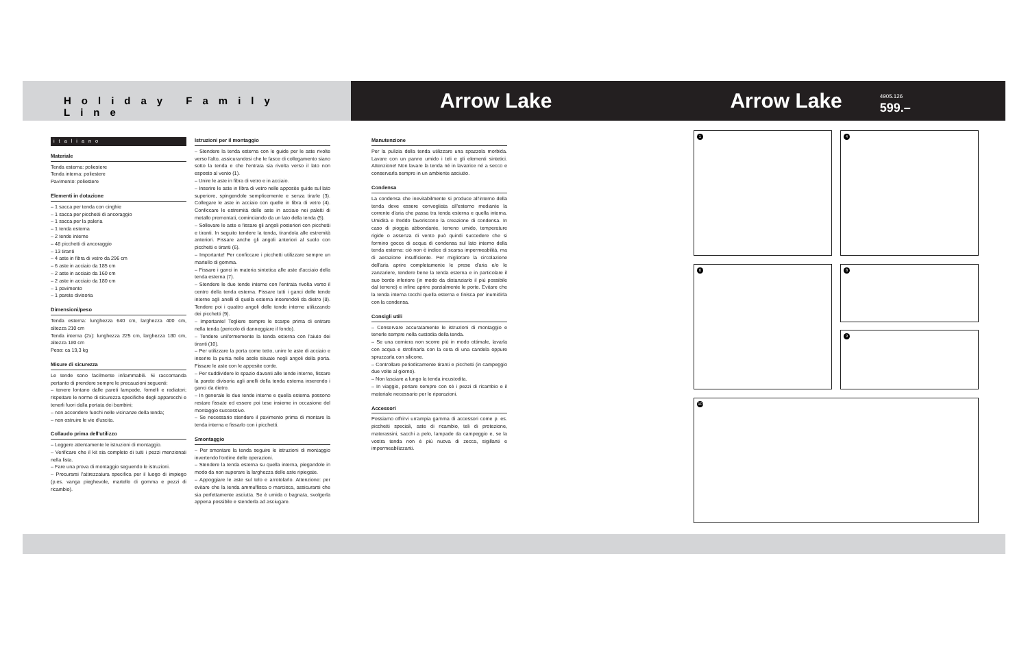Holiday Family Line
Arrow Lake Arrow Lake 4905.126
599.–
italiano
Materiale
Tenda esterna: poliestere
Tenda interna: poliestere
Pavimento: poliestere
Elementi in dotazione
– 1 sacca per tenda con cinghie
– 1 sacca per picchetti di ancoraggio
– 1 sacca per la paleria
– 1 tenda esterna
– 2 tende interne
– 48 picchetti di ancoraggio
– 13 tiranti
– 4 aste in fibra di vetro da 296 cm
– 6 aste in acciaio da 185 cm
– 2 aste in acciaio da 160 cm
– 2 aste in acciaio da 180 cm
– 1 pavimento
– 1 parete divisoria
Dimensioni/peso
Tenda esterna: lunghezza 640 cm, larghezza 400 cm, altezza 210 cm
Tenda interna (2x): lunghezza 225 cm, larghezza 180 cm, altezza 180 cm
Peso: ca 19,3 kg
Misure di sicurezza
Le tende sono facilmente infiammabili. Si raccomanda pertanto di prendere sempre le precauzioni seguenti:
– tenere lontano dalle pareti lampade, fornelli e radiatori; rispettare le norme di sicurezza specifiche degli apparecchi e tenerli fuori dalla portata dei bambini;
– non accendere fuochi nelle vicinanze della tenda;
– non ostruire le vie d'uscita.
Collaudo prima dell'utilizzo
– Leggere attentamente le istruzioni di montaggio.
– Verificare che il kit sia completo di tutti i pezzi menzionati nella lista.
– Fare una prova di montaggio seguendo le istruzioni.
– Procurarsi l'attrezzatura specifica per il luogo di impiego (p.es. vanga pieghevole, martello di gomma e pezzi di ricambio).
Istruzioni per il montaggio
– Stendere la tenda esterna con le guide per le aste rivolte verso l'alto, assicurandosi che le fasce di collegamento siano sotto la tenda e che l'entrata sia rivolta verso il lato non esposto al vento (1).
– Unire le aste in fibra di vetro e in acciaio.
– Inserire le aste in fibra di vetro nelle apposite guide sul lato superiore, spingendole semplicemente e senza tirarle (3). Collegare le aste in acciaio con quelle in fibra di vetro (4). Conficcare le estremità delle aste in acciaio nei paletti di metallo premontati, cominciando da un lato della tenda (5).
– Sollevare le aste e fissare gli angoli posteriori con picchetti e tiranti. In seguito tendere la tenda, tirandola alle estremità anteriori. Fissare anche gli angoli anteriori al suolo con picchetti e tiranti (6).
– Importante! Per conficcare i picchetti utilizzare sempre un martello di gomma.
– Fissare i ganci in materia sintetica alle aste d'acciaio della tenda esterna (7).
– Stendere le due tende interne con l'entrata rivolta verso il centro della tenda esterna. Fissare tutti i ganci delle tende interne agli anelli di quella esterna inserendoli da dietro (8). Tendere poi i quattro angoli delle tende interne utilizzando dei picchetti (9).
– Importante! Togliere sempre le scarpe prima di entrare nella tenda (pericolo di danneggiare il fondo).
– Tendere uniformemente la tenda esterna con l'aiuto dei tiranti (10).
– Per utilizzare la porta come tetto, unire le aste di acciaio e inserire la punta nelle asole situate negli angoli della porta. Fissare le aste con le apposite corde.
– Per suddividere lo spazio davanti alle tende interne, fissare la parete divisoria agli anelli della tenda esterna inserendo i ganci da dietro.
– In generale le due tende interne e quella esterna possono restare fissate ed essere poi tese insieme in occasione del montaggio successivo.
– Se necessario stendere il pavimento prima di montare la tenda interna e fissarlo con i picchetti.
Smontaggio
– Per smontare la tenda seguire le istruzioni di montaggio invertendo l'ordine delle operazioni.
– Stendere la tenda esterna su quella interna, piegandole in modo da non superare la larghezza delle aste ripiegate.
– Appoggiare le aste sul telo e arrotolarlo. Attenzione: per evitare che la tenda ammuffisca o marcisca, assicurarsi che sia perfettamente asciutta. Se è umida o bagnata, svolgerla appena possibile e stenderla ad asciugare.
Manutenzione
Per la pulizia della tenda utilizzare una spazzola morbida. Lavare con un panno umido i teli e gli elementi sintetici. Attenzione! Non lavare la tenda né in lavatrice né a secco e conservarla sempre in un ambiente asciutto.
Condensa
La condensa che inevitabilmente si produce all'interno della tenda deve essere convogliata all'esterno mediante la corrente d'aria che passa tra tenda esterna e quella interna. Umidità e freddo favoriscono la creazione di condensa. In caso di pioggia abbondante, terreno umido, temperature rigide o assenza di vento può quindi succedere che si formino gocce di acqua di condensa sul lato interno della tenda esterna: ciò non è indice di scarsa impermeabilità, ma di aerazione insufficiente. Per migliorare la circolazione dell'aria aprire completamente le prese d'aria e/o le zanzariere, tendere bene la tenda esterna e in particolare il suo bordo inferiore (in modo da distanziarlo il più possibile dal terreno) e infine aprire parzialmente le porte. Evitare che la tenda interna tocchi quella esterna e finisca per inumidirla con la condensa.
Consigli utili
– Conservare accuratamente le istruzioni di montaggio e tenerle sempre nella custodia della tenda.
– Se una cerniera non scorre più in modo ottimale, lavarla con acqua e strofinarla con la cera di una candela oppure spruzzarla con silicone.
– Controllare periodicamente tiranti e picchetti (in campeggio due volte al giorno).
– Non lasciare a lungo la tenda incustodita.
– In viaggio, portare sempre con sè i pezzi di ricambio e il materiale necessario per le riparazioni.
Accessori
Possiamo offrirvi un'ampia gamma di accessori come p. es. picchetti speciali, aste di ricambio, teli di protezione, materassini, sacchi a pelo, lampade da campeggio e, se la vostra tenda non è più nuova di zecca, sigillanti e impermeabilizzanti.
1 4
6 8
9
10